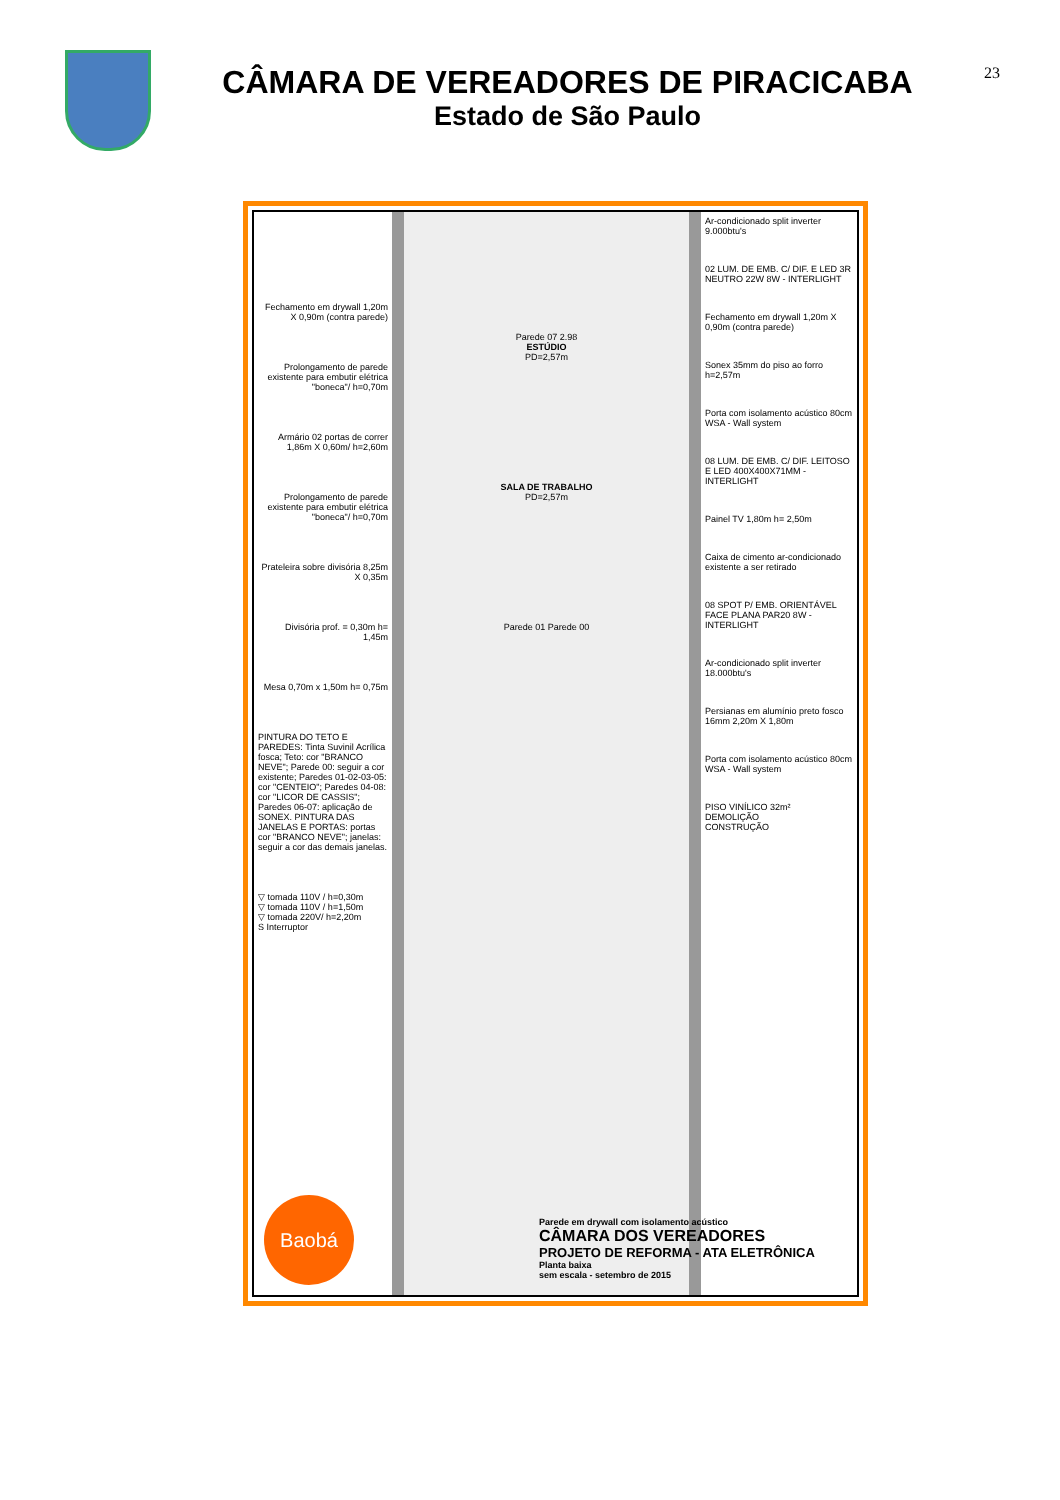CÂMARA DE VEREADORES DE PIRACICABA
Estado de São Paulo
23
Fechamento em drywall 1,20m X 0,90m (contra parede)
Prolongamento de parede existente para embutir elétrica "boneca"/ h=0,70m
Armário 02 portas de correr 1,86m X 0,60m/ h=2,60m
Prolongamento de parede existente para embutir elétrica "boneca"/ h=0,70m
Prateleira sobre divisória 8,25m X 0,35m
Divisória prof. = 0,30m h= 1,45m
Mesa 0,70m x 1,50m h= 0,75m
PINTURA DO TETO E PAREDES: Tinta Suvinil Acrílica fosca; Teto: cor "BRANCO NEVE"; Parede 00: seguir a cor existente; Paredes 01-02-03-05: cor "CENTEIO"; Paredes 04-08: cor "LICOR DE CASSIS"; Paredes 06-07: aplicação de SONEX. PINTURA DAS JANELAS E PORTAS: portas cor "BRANCO NEVE"; janelas: seguir a cor das demais janelas.
▽ tomada 110V / h=0,30m
▽ tomada 110V / h=1,50m
▽ tomada 220V/ h=2,20m
S Interruptor
Parede 07 2.98
ESTÚDIO
PD=2,57m
SALA DE TRABALHO
PD=2,57m
Parede 01 Parede 00
Ar-condicionado split inverter 9.000btu's
02 LUM. DE EMB. C/ DIF. E LED 3R NEUTRO 22W 8W - INTERLIGHT
Fechamento em drywall 1,20m X 0,90m (contra parede)
Sonex 35mm do piso ao forro h=2,57m
Porta com isolamento acústico 80cm WSA - Wall system
08 LUM. DE EMB. C/ DIF. LEITOSO E LED 400X400X71MM - INTERLIGHT
Painel TV 1,80m h= 2,50m
Caixa de cimento ar-condicionado existente a ser retirado
08 SPOT P/ EMB. ORIENTÁVEL FACE PLANA PAR20 8W - INTERLIGHT
Ar-condicionado split inverter 18.000btu's
Persianas em alumínio preto fosco 16mm 2,20m X 1,80m
Porta com isolamento acústico 80cm WSA - Wall system
PISO VINÍLICO 32m²
DEMOLIÇÃO
CONSTRUÇÃO
Baobá
Parede em drywall com isolamento acústico
CÂMARA DOS VEREADORES
PROJETO DE REFORMA - ATA ELETRÔNICA
Planta baixa
sem escala - setembro de 2015